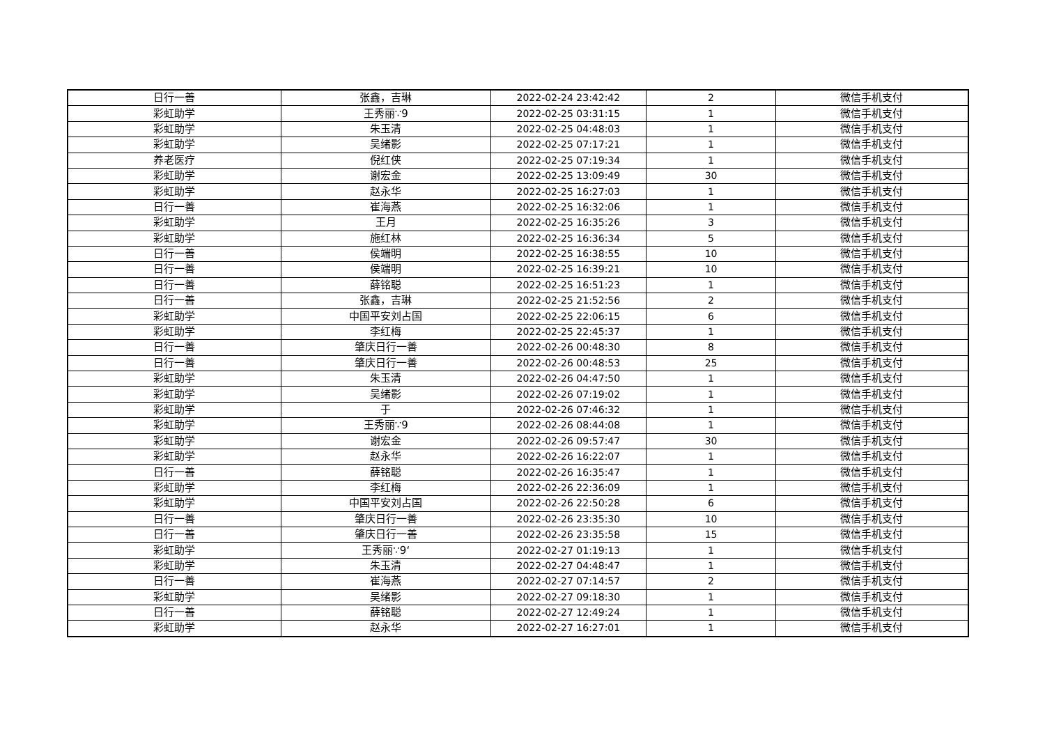| 日行一善 | 张鑫，吉琳 | 2022-02-24 23:42:42 | 2 | 微信手机支付 |
| 彩虹助学 | 王秀丽∵9 | 2022-02-25 03:31:15 | 1 | 微信手机支付 |
| 彩虹助学 | 朱玉清 | 2022-02-25 04:48:03 | 1 | 微信手机支付 |
| 彩虹助学 | 吴绪影 | 2022-02-25 07:17:21 | 1 | 微信手机支付 |
| 养老医疗 | 倪红侠 | 2022-02-25 07:19:34 | 1 | 微信手机支付 |
| 彩虹助学 | 谢宏金 | 2022-02-25 13:09:49 | 30 | 微信手机支付 |
| 彩虹助学 | 赵永华 | 2022-02-25 16:27:03 | 1 | 微信手机支付 |
| 日行一善 | 崔海燕 | 2022-02-25 16:32:06 | 1 | 微信手机支付 |
| 彩虹助学 | 王月 | 2022-02-25 16:35:26 | 3 | 微信手机支付 |
| 彩虹助学 | 施红林 | 2022-02-25 16:36:34 | 5 | 微信手机支付 |
| 日行一善 | 侯端明 | 2022-02-25 16:38:55 | 10 | 微信手机支付 |
| 日行一善 | 侯端明 | 2022-02-25 16:39:21 | 10 | 微信手机支付 |
| 日行一善 | 薛铭聪 | 2022-02-25 16:51:23 | 1 | 微信手机支付 |
| 日行一善 | 张鑫，吉琳 | 2022-02-25 21:52:56 | 2 | 微信手机支付 |
| 彩虹助学 | 中国平安刘占国 | 2022-02-25 22:06:15 | 6 | 微信手机支付 |
| 彩虹助学 | 李红梅 | 2022-02-25 22:45:37 | 1 | 微信手机支付 |
| 日行一善 | 肇庆日行一善 | 2022-02-26 00:48:30 | 8 | 微信手机支付 |
| 日行一善 | 肇庆日行一善 | 2022-02-26 00:48:53 | 25 | 微信手机支付 |
| 彩虹助学 | 朱玉清 | 2022-02-26 04:47:50 | 1 | 微信手机支付 |
| 彩虹助学 | 吴绪影 | 2022-02-26 07:19:02 | 1 | 微信手机支付 |
| 彩虹助学 | 于 | 2022-02-26 07:46:32 | 1 | 微信手机支付 |
| 彩虹助学 | 王秀丽∵9 | 2022-02-26 08:44:08 | 1 | 微信手机支付 |
| 彩虹助学 | 谢宏金 | 2022-02-26 09:57:47 | 30 | 微信手机支付 |
| 彩虹助学 | 赵永华 | 2022-02-26 16:22:07 | 1 | 微信手机支付 |
| 日行一善 | 薛铭聪 | 2022-02-26 16:35:47 | 1 | 微信手机支付 |
| 彩虹助学 | 李红梅 | 2022-02-26 22:36:09 | 1 | 微信手机支付 |
| 彩虹助学 | 中国平安刘占国 | 2022-02-26 22:50:28 | 6 | 微信手机支付 |
| 日行一善 | 肇庆日行一善 | 2022-02-26 23:35:30 | 10 | 微信手机支付 |
| 日行一善 | 肇庆日行一善 | 2022-02-26 23:35:58 | 15 | 微信手机支付 |
| 彩虹助学 | 王秀丽∵9‘ | 2022-02-27 01:19:13 | 1 | 微信手机支付 |
| 彩虹助学 | 朱玉清 | 2022-02-27 04:48:47 | 1 | 微信手机支付 |
| 日行一善 | 崔海燕 | 2022-02-27 07:14:57 | 2 | 微信手机支付 |
| 彩虹助学 | 吴绪影 | 2022-02-27 09:18:30 | 1 | 微信手机支付 |
| 日行一善 | 薛铭聪 | 2022-02-27 12:49:24 | 1 | 微信手机支付 |
| 彩虹助学 | 赵永华 | 2022-02-27 16:27:01 | 1 | 微信手机支付 |